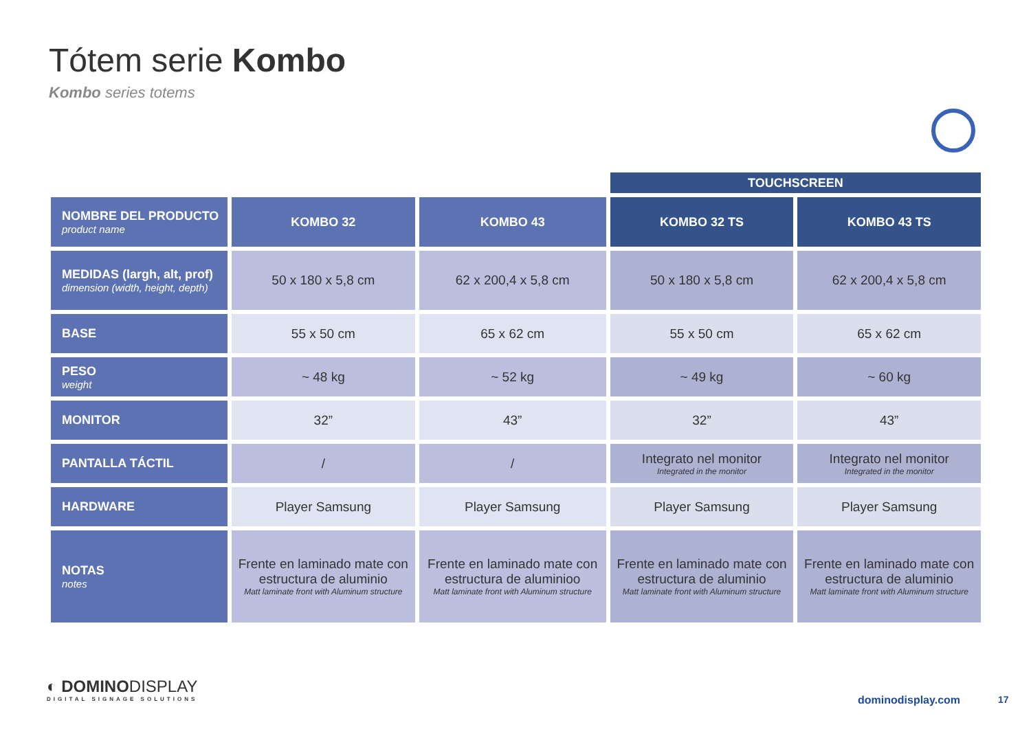Tótem serie Kombo
Kombo series totems
| | | | TOUCHSCREEN | |
| NOMBRE DEL PRODUCTO product name | KOMBO 32 | KOMBO 43 | KOMBO 32 TS | KOMBO 43 TS |
| MEDIDAS (largh, alt, prof) dimension (width, height, depth) | 50 x 180 x 5,8 cm | 62 x 200,4 x 5,8 cm | 50 x 180 x 5,8 cm | 62 x 200,4 x 5,8 cm |
| BASE | 55 x 50 cm | 65 x 62 cm | 55 x 50 cm | 65 x 62 cm |
| PESO weight | ~ 48 kg | ~ 52 kg | ~ 49 kg | ~ 60 kg |
| MONITOR | 32” | 43” | 32” | 43” |
| PANTALLA TÁCTIL | / | / | Integrato nel monitor Integrated in the monitor | Integrato nel monitor Integrated in the monitor |
| HARDWARE | Player Samsung | Player Samsung | Player Samsung | Player Samsung |
| NOTAS notes | Frente en laminado mate con estructura de aluminio Matt laminate front with Aluminum structure | Frente en laminado mate con estructura de aluminioo Matt laminate front with Aluminum structure | Frente en laminado mate con estructura de aluminio Matt laminate front with Aluminum structure | Frente en laminado mate con estructura de aluminio Matt laminate front with Aluminum structure |
◐ DOMINODISPLAY
DIGITAL SIGNAGE SOLUTIONS
dominodisplay.com 17